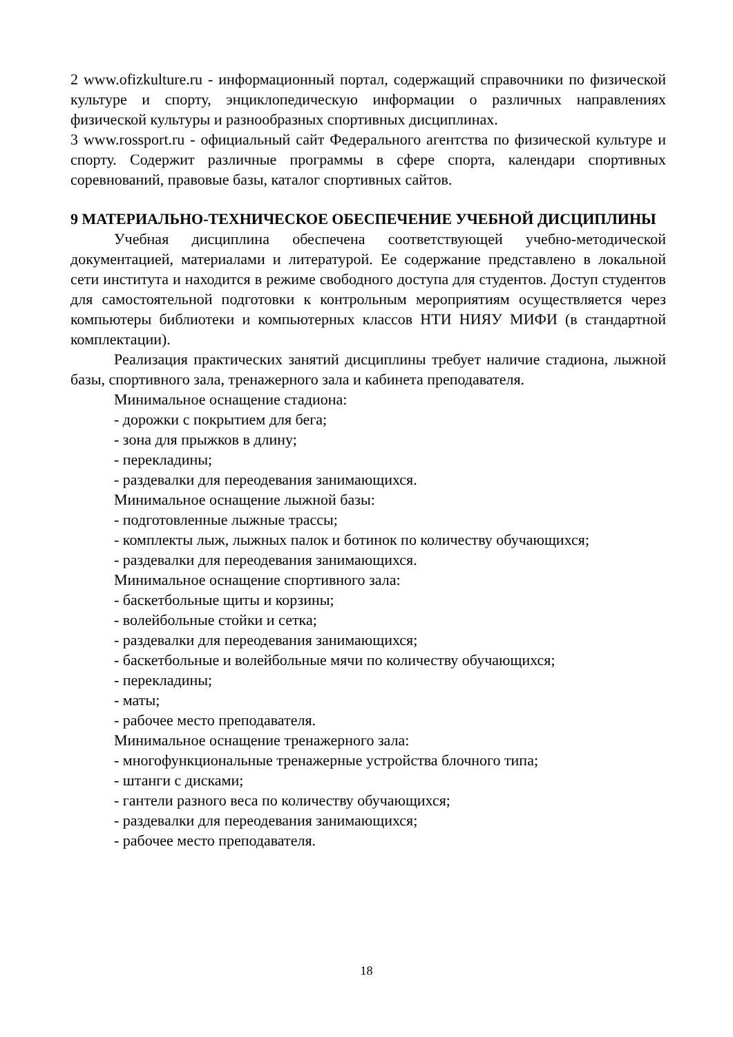2 www.ofizkulture.ru - информационный портал, содержащий справочники по физической культуре и спорту, энциклопедическую информации о различных направлениях физической культуры и разнообразных спортивных дисциплинах.
3 www.rossport.ru - официальный сайт Федерального агентства по физической культуре и спорту. Содержит различные программы в сфере спорта, календари спортивных соревнований, правовые базы, каталог спортивных сайтов.
9 МАТЕРИАЛЬНО-ТЕХНИЧЕСКОЕ ОБЕСПЕЧЕНИЕ УЧЕБНОЙ ДИСЦИПЛИНЫ
Учебная дисциплина обеспечена соответствующей учебно-методической документацией, материалами и литературой. Ее содержание представлено в локальной сети института и находится в режиме свободного доступа для студентов. Доступ студентов для самостоятельной подготовки к контрольным мероприятиям осуществляется через компьютеры библиотеки и компьютерных классов НТИ НИЯУ МИФИ (в стандартной комплектации).
Реализация практических занятий дисциплины требует наличие стадиона, лыжной базы, спортивного зала, тренажерного зала и кабинета преподавателя.
Минимальное оснащение стадиона:
- дорожки с покрытием для бега;
- зона для прыжков в длину;
- перекладины;
- раздевалки для переодевания занимающихся.
Минимальное оснащение лыжной базы:
- подготовленные лыжные трассы;
- комплекты лыж, лыжных палок и ботинок по количеству обучающихся;
- раздевалки для переодевания занимающихся.
Минимальное оснащение спортивного зала:
- баскетбольные щиты и корзины;
- волейбольные стойки и сетка;
- раздевалки для переодевания занимающихся;
- баскетбольные и волейбольные мячи по количеству обучающихся;
- перекладины;
- маты;
- рабочее место преподавателя.
Минимальное оснащение тренажерного зала:
- многофункциональные тренажерные устройства блочного типа;
- штанги с дисками;
- гантели разного веса по количеству обучающихся;
- раздевалки для переодевания занимающихся;
- рабочее место преподавателя.
18